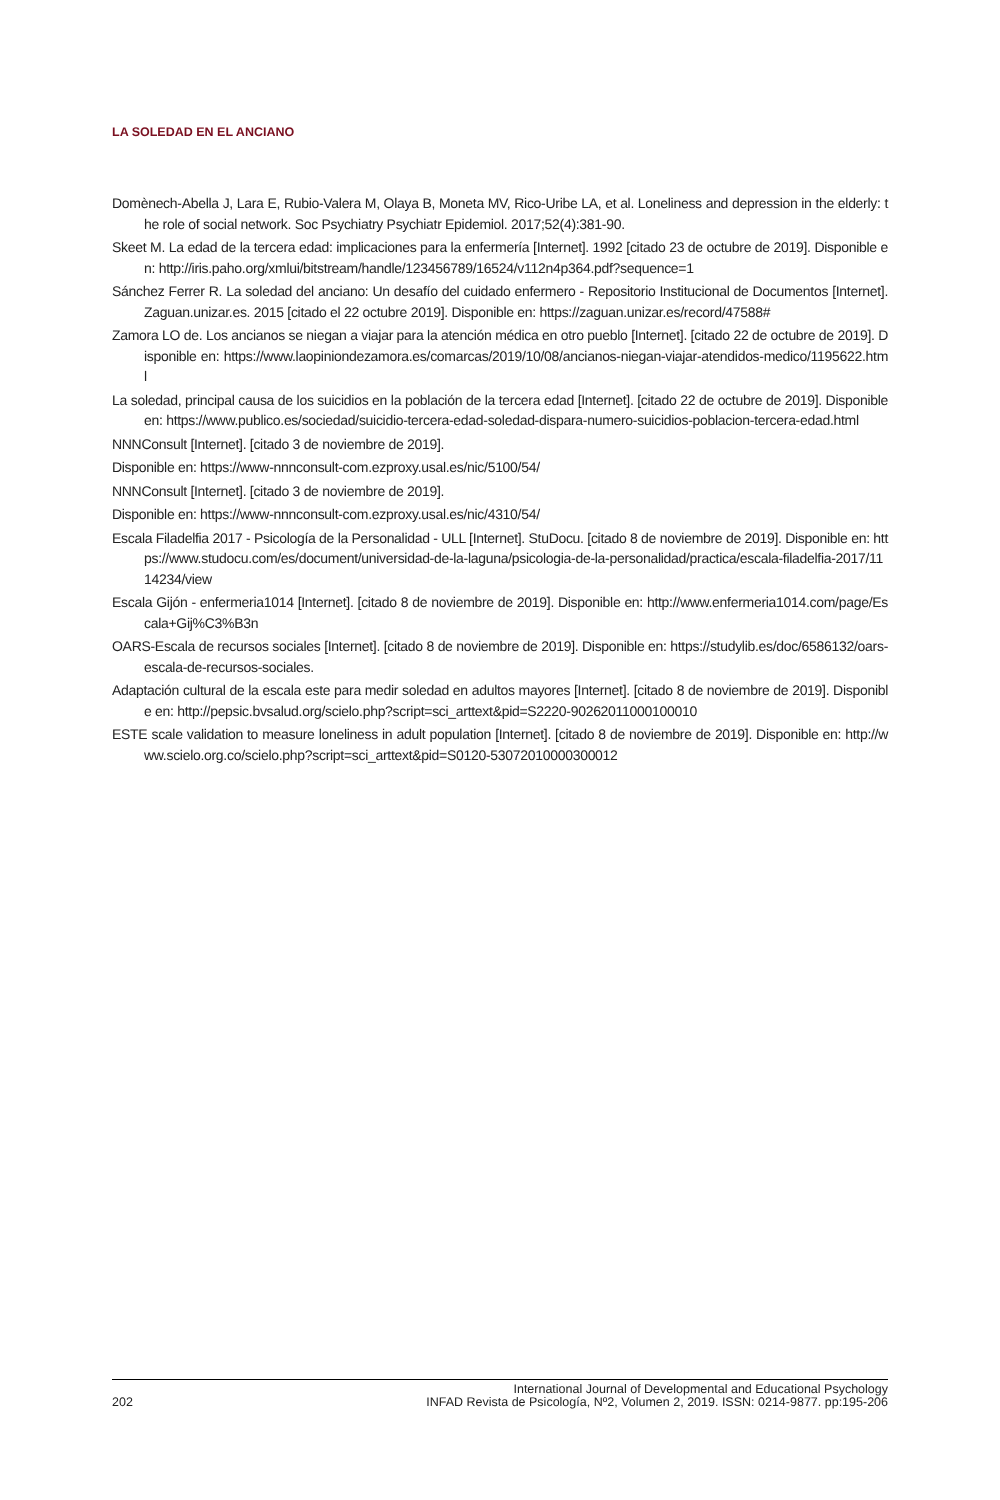LA SOLEDAD EN EL ANCIANO
Domènech-Abella J, Lara E, Rubio-Valera M, Olaya B, Moneta MV, Rico-Uribe LA, et al. Loneliness and depression in the elderly: the role of social network. Soc Psychiatry Psychiatr Epidemiol. 2017;52(4):381-90.
Skeet M. La edad de la tercera edad: implicaciones para la enfermería [Internet]. 1992 [citado 23 de octubre de 2019]. Disponible en: http://iris.paho.org/xmlui/bitstream/handle/123456789/16524/v112n4p364.pdf?sequence=1
Sánchez Ferrer R. La soledad del anciano: Un desafío del cuidado enfermero - Repositorio Institucional de Documentos [Internet]. Zaguan.unizar.es. 2015 [citado el 22 octubre 2019]. Disponible en: https://zaguan.unizar.es/record/47588#
Zamora LO de. Los ancianos se niegan a viajar para la atención médica en otro pueblo [Internet]. [citado 22 de octubre de 2019]. Disponible en: https://www.laopiniondezamora.es/comarcas/2019/10/08/ancianos-niegan-viajar-atendidos-medico/1195622.html
La soledad, principal causa de los suicidios en la población de la tercera edad [Internet]. [citado 22 de octubre de 2019]. Disponible en: https://www.publico.es/sociedad/suicidio-tercera-edad-soledad-dispara-numero-suicidios-poblacion-tercera-edad.html
NNNConsult [Internet]. [citado 3 de noviembre de 2019].
Disponible en: https://www-nnnconsult-com.ezproxy.usal.es/nic/5100/54/
NNNConsult [Internet]. [citado 3 de noviembre de 2019].
Disponible en: https://www-nnnconsult-com.ezproxy.usal.es/nic/4310/54/
Escala Filadelfia 2017 - Psicología de la Personalidad - ULL [Internet]. StuDocu. [citado 8 de noviembre de 2019]. Disponible en: https://www.studocu.com/es/document/universidad-de-la-laguna/psicologia-de-la-personalidad/practica/escala-filadelfia-2017/1114234/view
Escala Gijón - enfermeria1014 [Internet]. [citado 8 de noviembre de 2019]. Disponible en: http://www.enfermeria1014.com/page/Escala+Gij%C3%B3n
OARS-Escala de recursos sociales [Internet]. [citado 8 de noviembre de 2019]. Disponible en: https://studylib.es/doc/6586132/oars-escala-de-recursos-sociales.
Adaptación cultural de la escala este para medir soledad en adultos mayores [Internet]. [citado 8 de noviembre de 2019]. Disponible en: http://pepsic.bvsalud.org/scielo.php?script=sci_arttext&pid=S2220-90262011000100010
ESTE scale validation to measure loneliness in adult population [Internet]. [citado 8 de noviembre de 2019]. Disponible en: http://www.scielo.org.co/scielo.php?script=sci_arttext&pid=S0120-53072010000300012
202
International Journal of Developmental and Educational Psychology
INFAD Revista de Psicología, Nº2, Volumen 2, 2019. ISSN: 0214-9877. pp:195-206